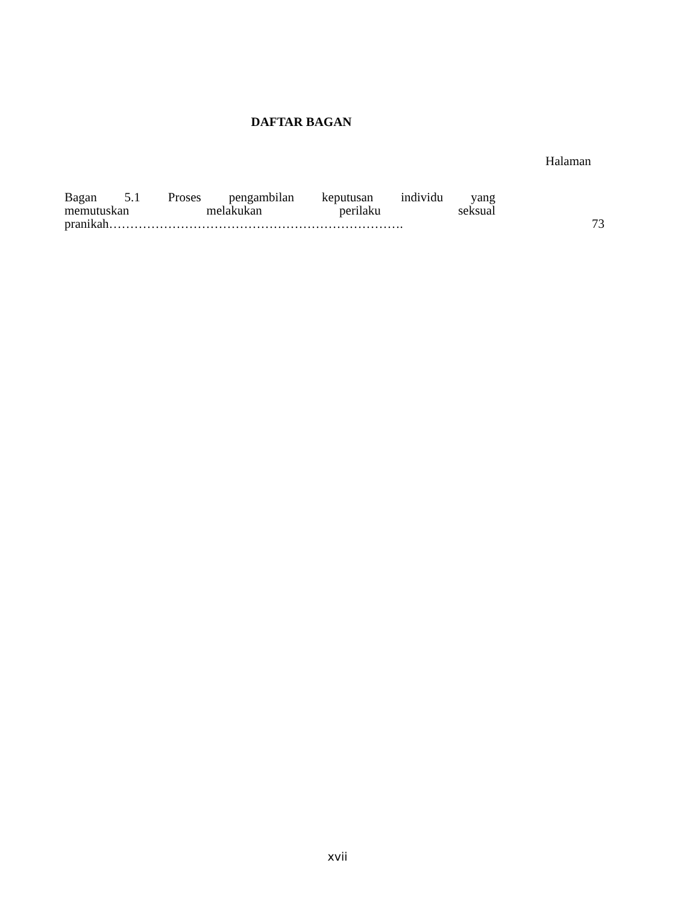DAFTAR BAGAN
Halaman
Bagan 5.1 Proses pengambilan keputusan individu yang
memutuskan melakukan perilaku seksual
pranikah…………………………………………………………….
73
xvii